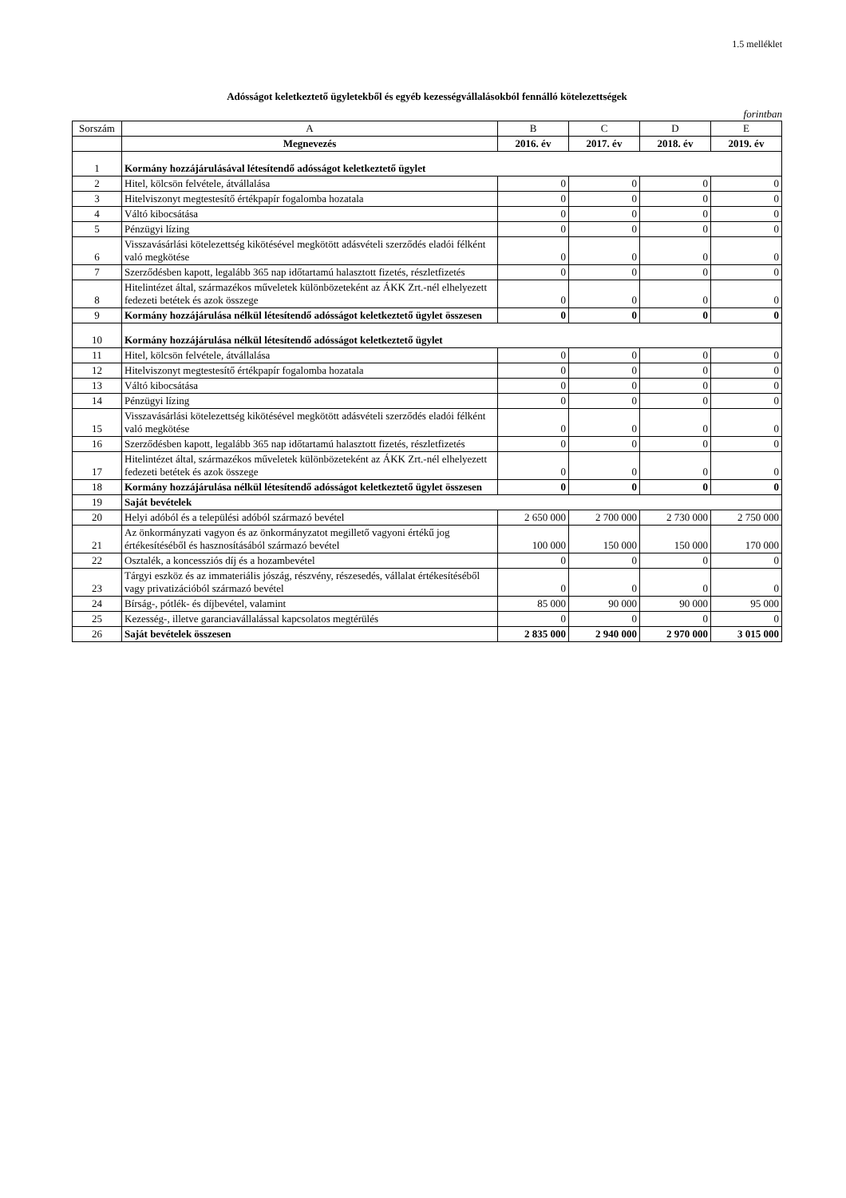1.5 melléklet
Adósságot keletkeztető ügyletekből és egyéb kezességvállalásokból fennálló kötelezettségek
forintban
| Sorszám | A | B | C | D | E |
| --- | --- | --- | --- | --- | --- |
| | Megnevezés | 2016. év | 2017. év | 2018. év | 2019. év |
| 1 | Kormány hozzájárulásával létesítendő adósságot keletkeztető ügylet | | | | |
| 2 | Hitel, kölcsön felvétele, átvállalása | 0 | 0 | 0 | 0 |
| 3 | Hitelviszonyt megtestesítő értékpapír fogalomba hozatala | 0 | 0 | 0 | 0 |
| 4 | Váltó kibocsátása | 0 | 0 | 0 | 0 |
| 5 | Pénzügyi lízing | 0 | 0 | 0 | 0 |
| 6 | Visszavásárlási kötelezettség kikötésével megkötött adásvételi szerződés eladói félként való megkötése | 0 | 0 | 0 | 0 |
| 7 | Szerződésben kapott, legalább 365 nap időtartamú halasztott fizetés, részletfizetés | 0 | 0 | 0 | 0 |
| 8 | Hitelintézet által, származékos műveletek különbözeteként az ÁKK Zrt.-nél elhelyezett fedezeti betétek és azok összege | 0 | 0 | 0 | 0 |
| 9 | Kormány hozzájárulása nélkül létesítendő adósságot keletkeztető ügylet összesen | 0 | 0 | 0 | 0 |
| 10 | Kormány hozzájárulása nélkül létesítendő adósságot keletkeztető ügylet | | | | |
| 11 | Hitel, kölcsön felvétele, átvállalása | 0 | 0 | 0 | 0 |
| 12 | Hitelviszonyt megtestesítő értékpapír fogalomba hozatala | 0 | 0 | 0 | 0 |
| 13 | Váltó kibocsátása | 0 | 0 | 0 | 0 |
| 14 | Pénzügyi lízing | 0 | 0 | 0 | 0 |
| 15 | Visszavásárlási kötelezettség kikötésével megkötött adásvételi szerződés eladói félként való megkötése | 0 | 0 | 0 | 0 |
| 16 | Szerződésben kapott, legalább 365 nap időtartamú halasztott fizetés, részletfizetés | 0 | 0 | 0 | 0 |
| 17 | Hitelintézet által, származékos műveletek különbözeteként az ÁKK Zrt.-nél elhelyezett fedezeti betétek és azok összege | 0 | 0 | 0 | 0 |
| 18 | Kormány hozzájárulása nélkül létesítendő adósságot keletkeztető ügylet összesen | 0 | 0 | 0 | 0 |
| 19 | Saját bevételek | | | | |
| 20 | Helyi adóból és a települési adóból származó bevétel | 2 650 000 | 2 700 000 | 2 730 000 | 2 750 000 |
| 21 | Az önkormányzati vagyon és az önkormányzatot megillető vagyoni értékű jog értékesítéséből és hasznosításából származó bevétel | 100 000 | 150 000 | 150 000 | 170 000 |
| 22 | Osztalék, a koncessziós díj és a hozambevétel | 0 | 0 | 0 | 0 |
| 23 | Tárgyi eszköz és az immateriális jószág, részvény, részesedés, vállalat értékesítéséből vagy privatizációból származó bevétel | 0 | 0 | 0 | 0 |
| 24 | Bírság-, pótlék- és díjbevétel, valamint | 85 000 | 90 000 | 90 000 | 95 000 |
| 25 | Kezesség-, illetve garanciavállalással kapcsolatos megtérülés | 0 | 0 | 0 | 0 |
| 26 | Saját bevételek összesen | 2 835 000 | 2 940 000 | 2 970 000 | 3 015 000 |